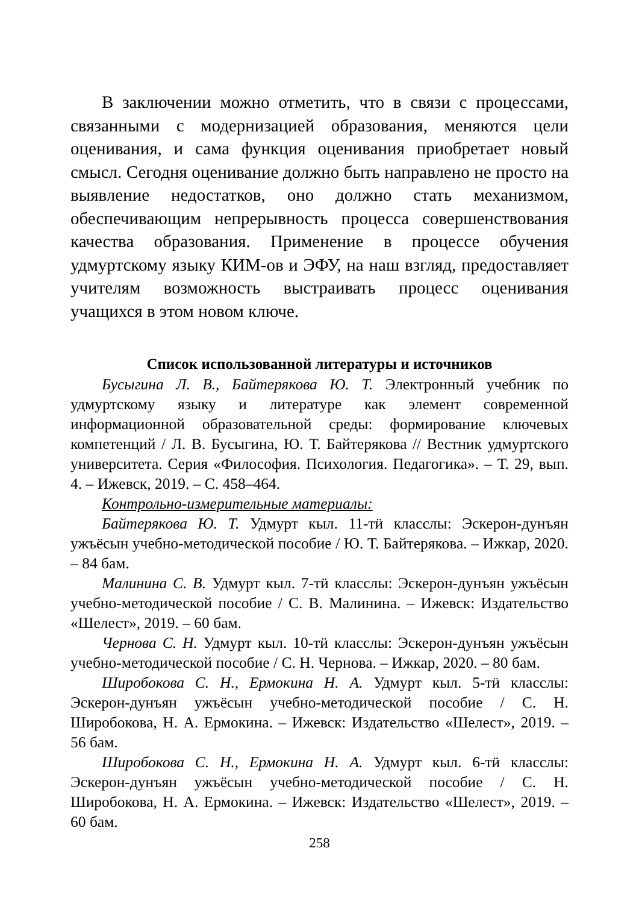В заключении можно отметить, что в связи с процессами, связанными с модернизацией образования, меняются цели оценивания, и сама функция оценивания приобретает новый смысл. Сегодня оценивание должно быть направлено не просто на выявление недостатков, оно должно стать механизмом, обеспечивающим непрерывность процесса совершенствования качества образования. Применение в процессе обучения удмуртскому языку КИМ-ов и ЭФУ, на наш взгляд, предоставляет учителям возможность выстраивать процесс оценивания учащихся в этом новом ключе.
Список использованной литературы и источников
Бусыгина Л. В., Байтерякова Ю. Т. Электронный учебник по удмуртскому языку и литературе как элемент современной информационной образовательной среды: формирование ключевых компетенций / Л. В. Бусыгина, Ю. Т. Байтерякова // Вестник удмуртского университета. Серия «Философия. Психология. Педагогика». – Т. 29, вып. 4. – Ижевск, 2019. – С. 458–464.
Контрольно-измерительные материалы:
Байтерякова Ю. Т. Удмурт кыл. 11-тӥ класслы: Эскерон-дунъян ужъёсын учебно-методической пособие / Ю. Т. Байтерякова. – Ижкар, 2020. – 84 бам.
Малинина С. В. Удмурт кыл. 7-тӥ класслы: Эскерон-дунъян ужъёсын учебно-методической пособие / С. В. Малинина. – Ижевск: Издательство «Шелест», 2019. – 60 бам.
Чернова С. Н. Удмурт кыл. 10-тӥ класслы: Эскерон-дунъян ужъёсын учебно-методической пособие / С. Н. Чернова. – Ижкар, 2020. – 80 бам.
Широбокова С. Н., Ермокина Н. А. Удмурт кыл. 5-тӥ класслы: Эскерон-дунъян ужъёсын учебно-методической пособие / С. Н. Широбокова, Н. А. Ермокина. – Ижевск: Издательство «Шелест», 2019. – 56 бам.
Широбокова С. Н., Ермокина Н. А. Удмурт кыл. 6-тӥ класслы: Эскерон-дунъян ужъёсын учебно-методической пособие / С. Н. Широбокова, Н. А. Ермокина. – Ижевск: Издательство «Шелест», 2019. – 60 бам.
258